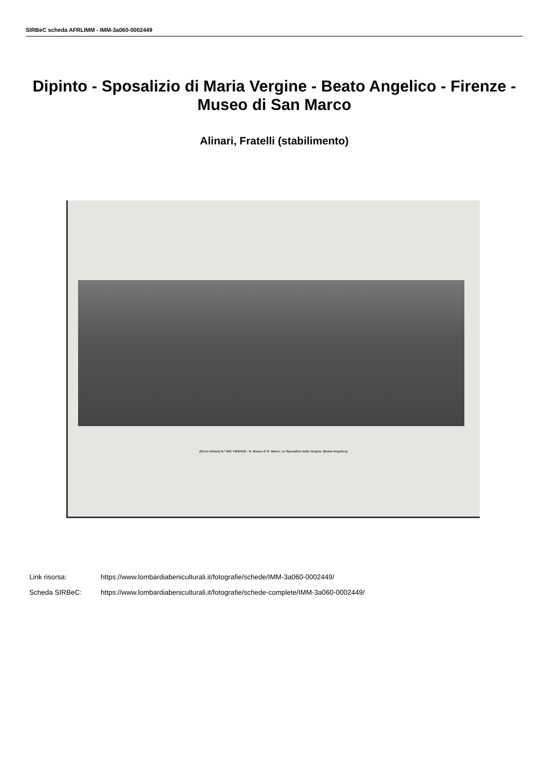SIRBeC scheda AFRLIMM - IMM-3a060-0002449
Dipinto - Sposalizio di Maria Vergine - Beato Angelico - Firenze - Museo di San Marco
Alinari, Fratelli (stabilimento)
(Ed.ne Alinari) N.° 640. FIRENZE - R. Museo di S. Marco. Lo Sposalizio della Vergine. (Beato Angelico).
Link risorsa: https://www.lombardiabeniculturali.it/fotografie/schede/IMM-3a060-0002449/
Scheda SIRBeC: https://www.lombardiabeniculturali.it/fotografie/schede-complete/IMM-3a060-0002449/